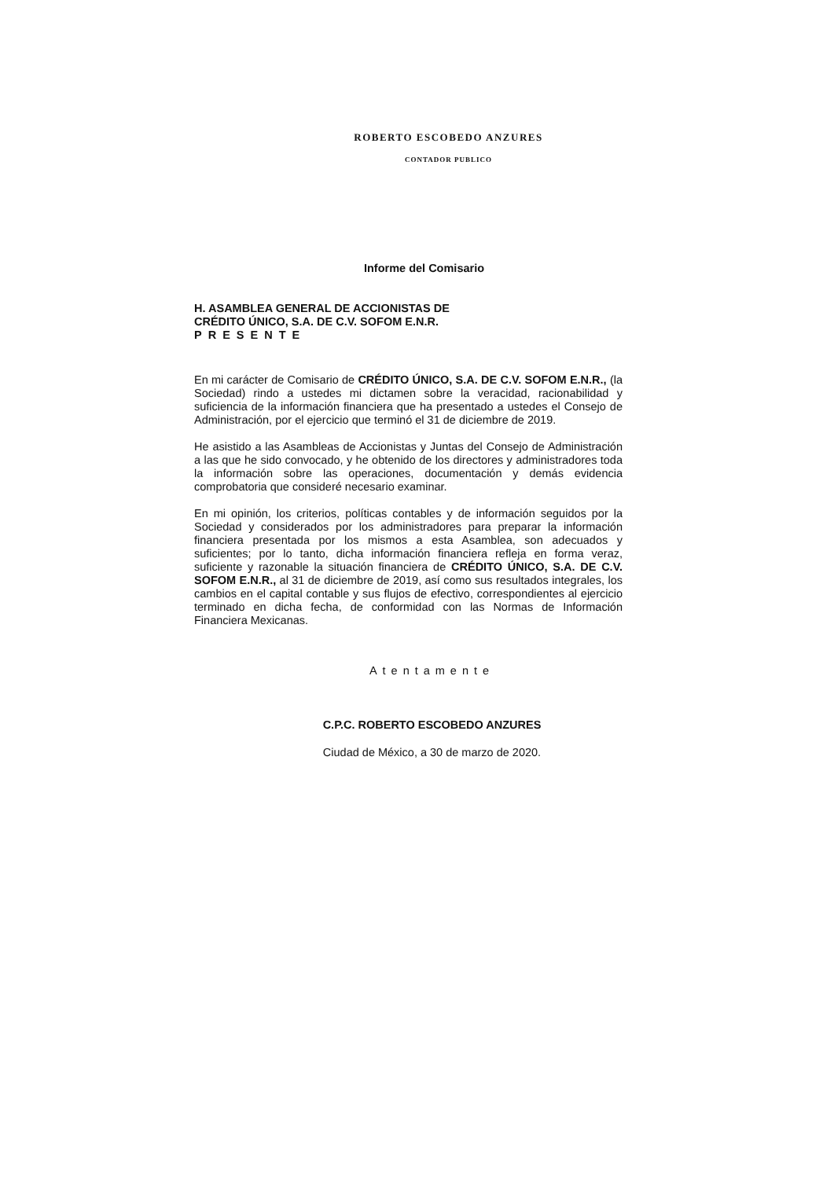ROBERTO ESCOBEDO ANZURES
CONTADOR PUBLICO
Informe del Comisario
H. ASAMBLEA GENERAL DE ACCIONISTAS DE
CRÉDITO ÚNICO, S.A. DE C.V. SOFOM E.N.R.
PRESENTE
En mi carácter de Comisario de CRÉDITO ÚNICO, S.A. DE C.V. SOFOM E.N.R., (la Sociedad) rindo a ustedes mi dictamen sobre la veracidad, racionabilidad y suficiencia de la información financiera que ha presentado a ustedes el Consejo de Administración, por el ejercicio que terminó el 31 de diciembre de 2019.
He asistido a las Asambleas de Accionistas y Juntas del Consejo de Administración a las que he sido convocado, y he obtenido de los directores y administradores toda la información sobre las operaciones, documentación y demás evidencia comprobatoria que consideré necesario examinar.
En mi opinión, los criterios, políticas contables y de información seguidos por la Sociedad y considerados por los administradores para preparar la información financiera presentada por los mismos a esta Asamblea, son adecuados y suficientes; por lo tanto, dicha información financiera refleja en forma veraz, suficiente y razonable la situación financiera de CRÉDITO ÚNICO, S.A. DE C.V. SOFOM E.N.R., al 31 de diciembre de 2019, así como sus resultados integrales, los cambios en el capital contable y sus flujos de efectivo, correspondientes al ejercicio terminado en dicha fecha, de conformidad con las Normas de Información Financiera Mexicanas.
Atentamente
C.P.C. ROBERTO ESCOBEDO ANZURES
Ciudad de México, a 30 de marzo de 2020.